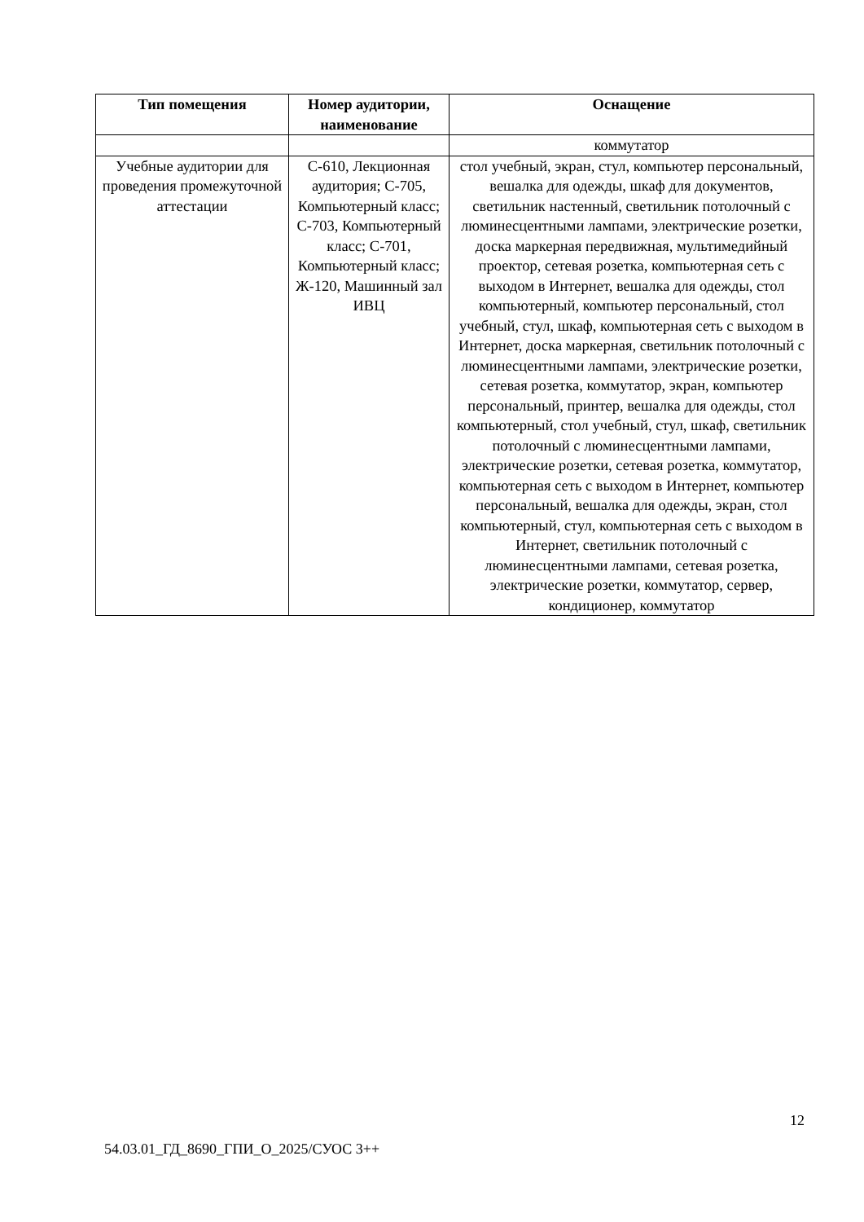| Тип помещения | Номер аудитории, наименование | Оснащение |
| --- | --- | --- |
| | | коммутатор |
| Учебные аудитории для проведения промежуточной аттестации | С-610, Лекционная аудитория; С-705, Компьютерный класс; С-703, Компьютерный класс; С-701, Компьютерный класс; Ж-120, Машинный зал ИВЦ | стол учебный, экран, стул, компьютер персональный, вешалка для одежды, шкаф для документов, светильник настенный, светильник потолочный с люминесцентными лампами, электрические розетки, доска маркерная передвижная, мультимедийный проектор, сетевая розетка, компьютерная сеть с выходом в Интернет, вешалка для одежды, стол компьютерный, компьютер персональный, стол учебный, стул, шкаф, компьютерная сеть с выходом в Интернет, доска маркерная, светильник потолочный с люминесцентными лампами, электрические розетки, сетевая розетка, коммутатор, экран, компьютер персональный, принтер, вешалка для одежды, стол компьютерный, стол учебный, стул, шкаф, светильник потолочный с люминесцентными лампами, электрические розетки, сетевая розетка, коммутатор, компьютерная сеть с выходом в Интернет, компьютер персональный, вешалка для одежды, экран, стол компьютерный, стул, компьютерная сеть с выходом в Интернет, светильник потолочный с люминесцентными лампами, сетевая розетка, электрические розетки, коммутатор, сервер, кондиционер, коммутатор |
12
54.03.01_ГД_8690_ГПИ_О_2025/СУОС 3++